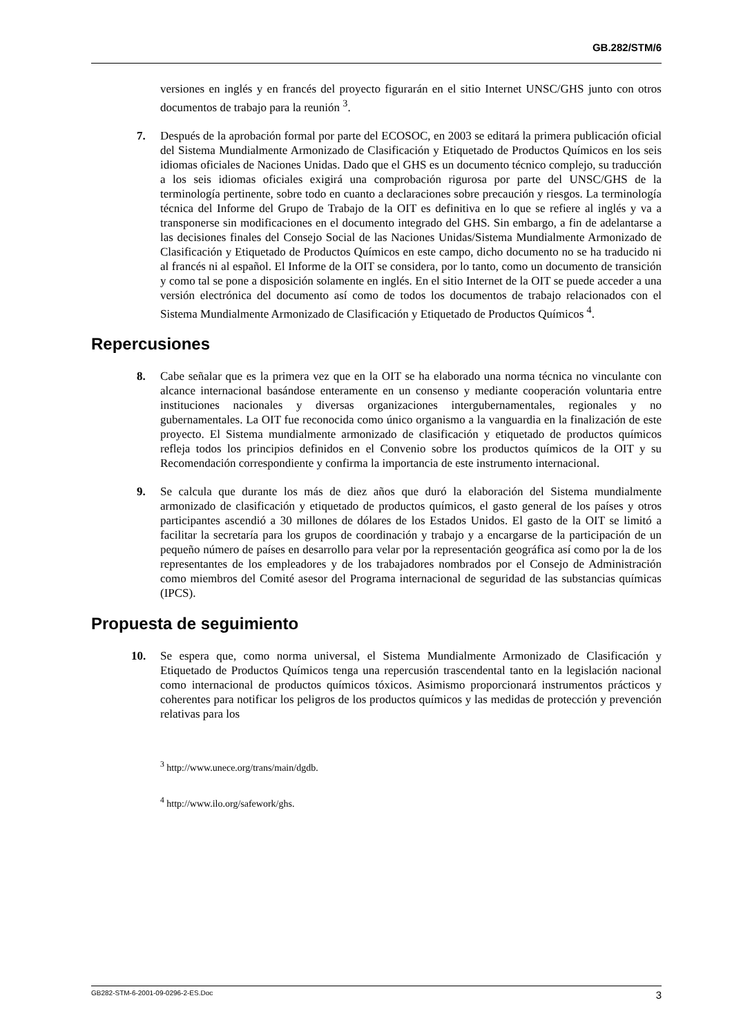GB.282/STM/6
versiones en inglés y en francés del proyecto figurarán en el sitio Internet UNSC/GHS junto con otros documentos de trabajo para la reunión <sup>3</sup>.
7. Después de la aprobación formal por parte del ECOSOC, en 2003 se editará la primera publicación oficial del Sistema Mundialmente Armonizado de Clasificación y Etiquetado de Productos Químicos en los seis idiomas oficiales de Naciones Unidas. Dado que el GHS es un documento técnico complejo, su traducción a los seis idiomas oficiales exigirá una comprobación rigurosa por parte del UNSC/GHS de la terminología pertinente, sobre todo en cuanto a declaraciones sobre precaución y riesgos. La terminología técnica del Informe del Grupo de Trabajo de la OIT es definitiva en lo que se refiere al inglés y va a transponerse sin modificaciones en el documento integrado del GHS. Sin embargo, a fin de adelantarse a las decisiones finales del Consejo Social de las Naciones Unidas/Sistema Mundialmente Armonizado de Clasificación y Etiquetado de Productos Químicos en este campo, dicho documento no se ha traducido ni al francés ni al español. El Informe de la OIT se considera, por lo tanto, como un documento de transición y como tal se pone a disposición solamente en inglés. En el sitio Internet de la OIT se puede acceder a una versión electrónica del documento así como de todos los documentos de trabajo relacionados con el Sistema Mundialmente Armonizado de Clasificación y Etiquetado de Productos Químicos <sup>4</sup>.
Repercusiones
8. Cabe señalar que es la primera vez que en la OIT se ha elaborado una norma técnica no vinculante con alcance internacional basándose enteramente en un consenso y mediante cooperación voluntaria entre instituciones nacionales y diversas organizaciones intergubernamentales, regionales y no gubernamentales. La OIT fue reconocida como único organismo a la vanguardia en la finalización de este proyecto. El Sistema mundialmente armonizado de clasificación y etiquetado de productos químicos refleja todos los principios definidos en el Convenio sobre los productos químicos de la OIT y su Recomendación correspondiente y confirma la importancia de este instrumento internacional.
9. Se calcula que durante los más de diez años que duró la elaboración del Sistema mundialmente armonizado de clasificación y etiquetado de productos químicos, el gasto general de los países y otros participantes ascendió a 30 millones de dólares de los Estados Unidos. El gasto de la OIT se limitó a facilitar la secretaría para los grupos de coordinación y trabajo y a encargarse de la participación de un pequeño número de países en desarrollo para velar por la representación geográfica así como por la de los representantes de los empleadores y de los trabajadores nombrados por el Consejo de Administración como miembros del Comité asesor del Programa internacional de seguridad de las substancias químicas (IPCS).
Propuesta de seguimiento
10. Se espera que, como norma universal, el Sistema Mundialmente Armonizado de Clasificación y Etiquetado de Productos Químicos tenga una repercusión trascendental tanto en la legislación nacional como internacional de productos químicos tóxicos. Asimismo proporcionará instrumentos prácticos y coherentes para notificar los peligros de los productos químicos y las medidas de protección y prevención relativas para los
<sup>3</sup> http://www.unece.org/trans/main/dgdb.
<sup>4</sup> http://www.ilo.org/safework/ghs.
GB282-STM-6-2001-09-0296-2-ES.Doc 3